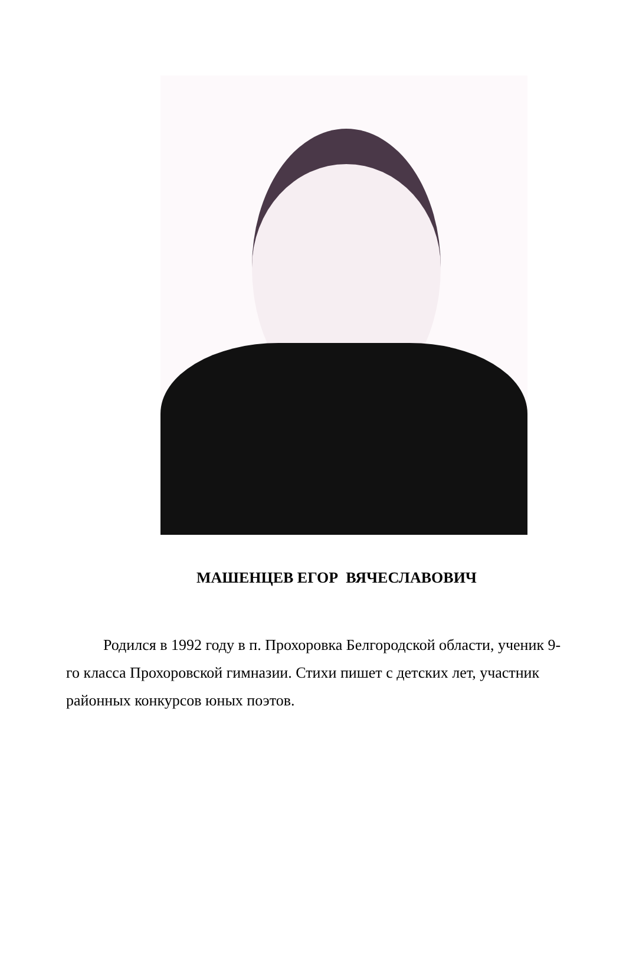МАШЕНЦЕВ ЕГОР ВЯЧЕСЛАВОВИЧ
Родился в 1992 году в п. Прохоровка Белгородской области, ученик 9-го класса Прохоровской гимназии. Стихи пишет с детских лет, участник районных конкурсов юных поэтов.